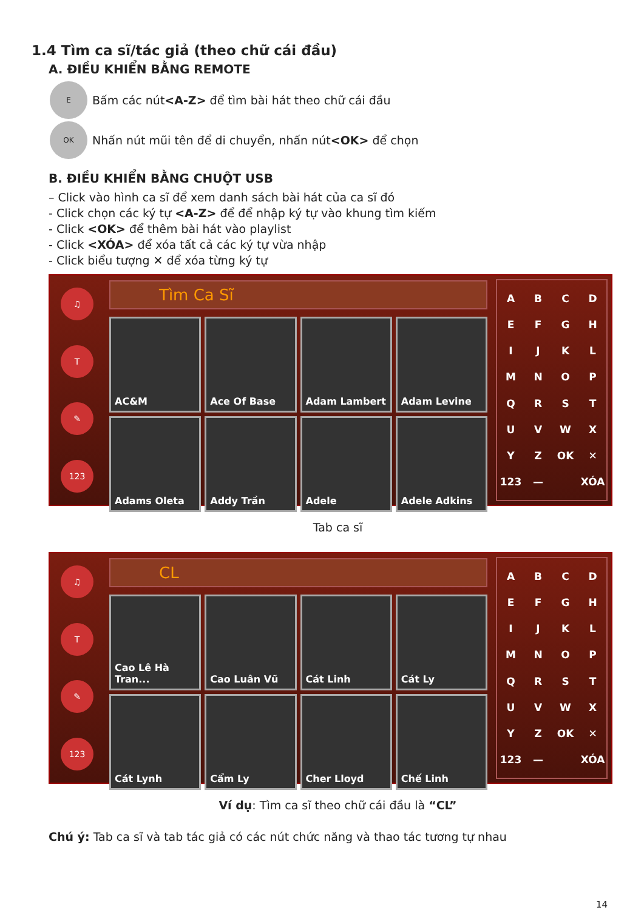1.4 Tìm ca sĩ/tác giả (theo chữ cái đầu)
A. ĐIỀU KHIỂN BẰNG REMOTE
E
Bấm các nút <A-Z> để tìm bài hát theo chữ cái đầu
OK
Nhấn nút mũi tên để di chuyển, nhấn nút <OK> để chọn
B. ĐIỀU KHIỂN BẰNG CHUỘT USB
– Click vào hình ca sĩ để xem danh sách bài hát của ca sĩ đó
- Click chọn các ký tự <A-Z> để để nhập ký tự vào khung tìm kiếm
- Click <OK> để thêm bài hát vào playlist
- Click <XÓA> để xóa tất cả các ký tự vừa nhập
- Click biểu tượng ✕ để xóa từng ký tự
♫
T
✎
123
Tìm Ca Sĩ
AC&M
Ace Of Base
Adam Lambert
Adam Levine
Adams Oleta
Addy Trần
Adele
Adele Adkins
ABCDEFGHIJKLMNOPQRSTUVWXYZ OK ✕ 123 — XÓA
Tab ca sĩ
♫
T
✎
123
CL
Cao Lê Hà Tran...
Cao Luân Vũ
Cát Linh
Cát Ly
Cát Lynh
Cẩm Ly
Cher Lloyd
Chế Linh
ABCDEFGHIJKLMNOPQRSTUVWXYZ OK ✕ 123 — XÓA
Ví dụ: Tìm ca sĩ theo chữ cái đầu là “CL”
Chú ý: Tab ca sĩ và tab tác giả có các nút chức năng và thao tác tương tự nhau
14